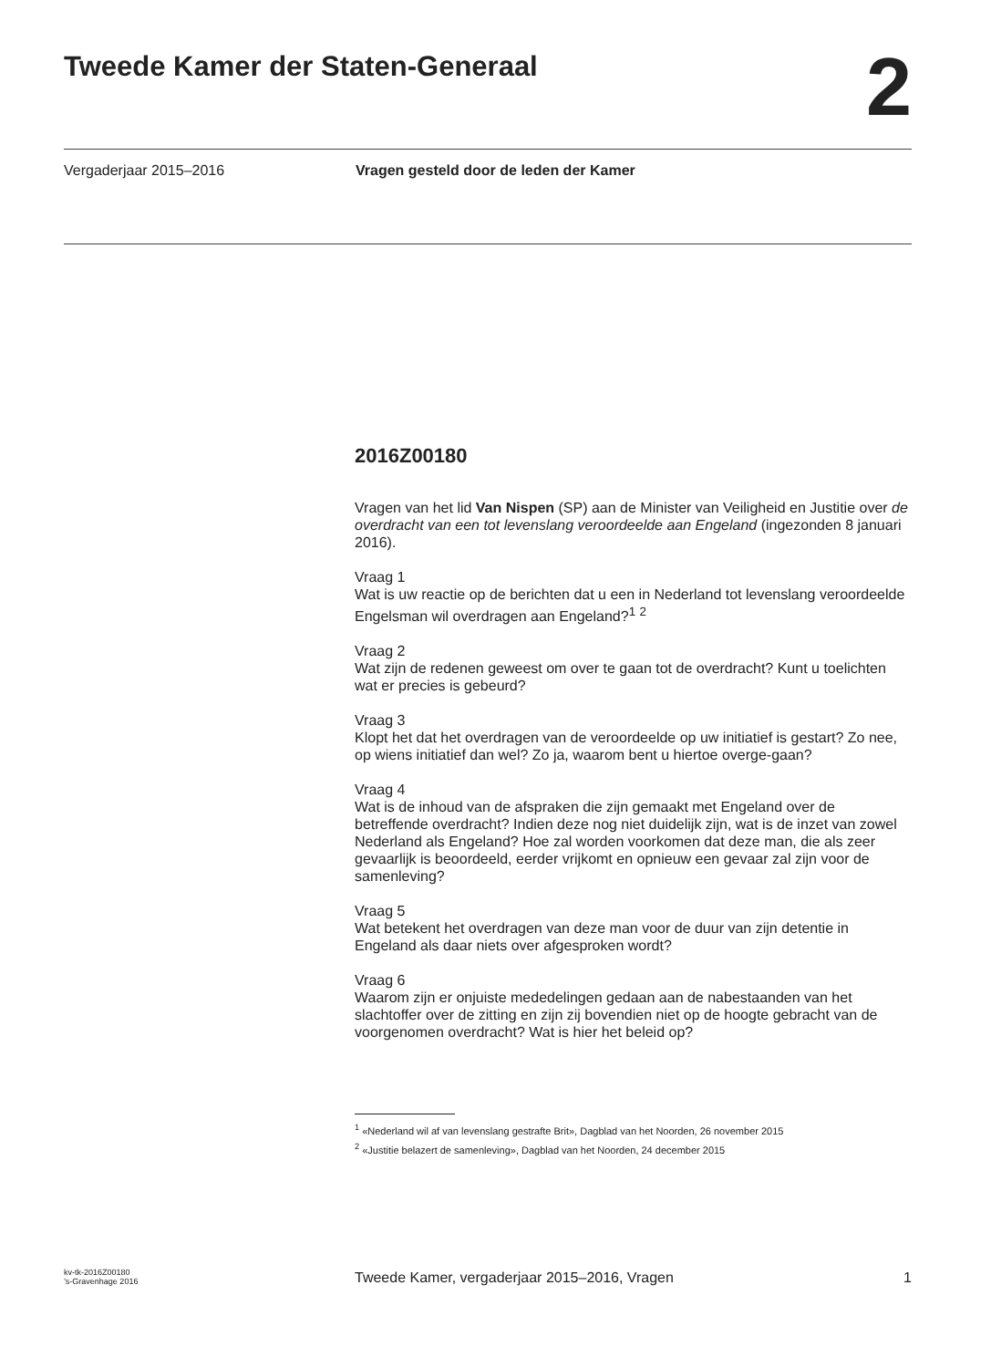Tweede Kamer der Staten-Generaal
2
Vergaderjaar 2015–2016 Vragen gesteld door de leden der Kamer
2016Z00180
Vragen van het lid Van Nispen (SP) aan de Minister van Veiligheid en Justitie over de overdracht van een tot levenslang veroordeelde aan Engeland (ingezonden 8 januari 2016).
Vraag 1
Wat is uw reactie op de berichten dat u een in Nederland tot levenslang veroordeelde Engelsman wil overdragen aan Engeland?<sup>1</sup> <sup>2</sup>
Vraag 2
Wat zijn de redenen geweest om over te gaan tot de overdracht? Kunt u toelichten wat er precies is gebeurd?
Vraag 3
Klopt het dat het overdragen van de veroordeelde op uw initiatief is gestart? Zo nee, op wiens initiatief dan wel? Zo ja, waarom bent u hiertoe overge-gaan?
Vraag 4
Wat is de inhoud van de afspraken die zijn gemaakt met Engeland over de betreffende overdracht? Indien deze nog niet duidelijk zijn, wat is de inzet van zowel Nederland als Engeland? Hoe zal worden voorkomen dat deze man, die als zeer gevaarlijk is beoordeeld, eerder vrijkomt en opnieuw een gevaar zal zijn voor de samenleving?
Vraag 5
Wat betekent het overdragen van deze man voor de duur van zijn detentie in Engeland als daar niets over afgesproken wordt?
Vraag 6
Waarom zijn er onjuiste mededelingen gedaan aan de nabestaanden van het slachtoffer over de zitting en zijn zij bovendien niet op de hoogte gebracht van de voorgenomen overdracht? Wat is hier het beleid op?
<sup>1</sup> «Nederland wil af van levenslang gestrafte Brit», Dagblad van het Noorden, 26 november 2015
<sup>2</sup> «Justitie belazert de samenleving», Dagblad van het Noorden, 24 december 2015
kv-tk-2016Z00180
’s-Gravenhage 2016
Tweede Kamer, vergaderjaar 2015–2016, Vragen
1